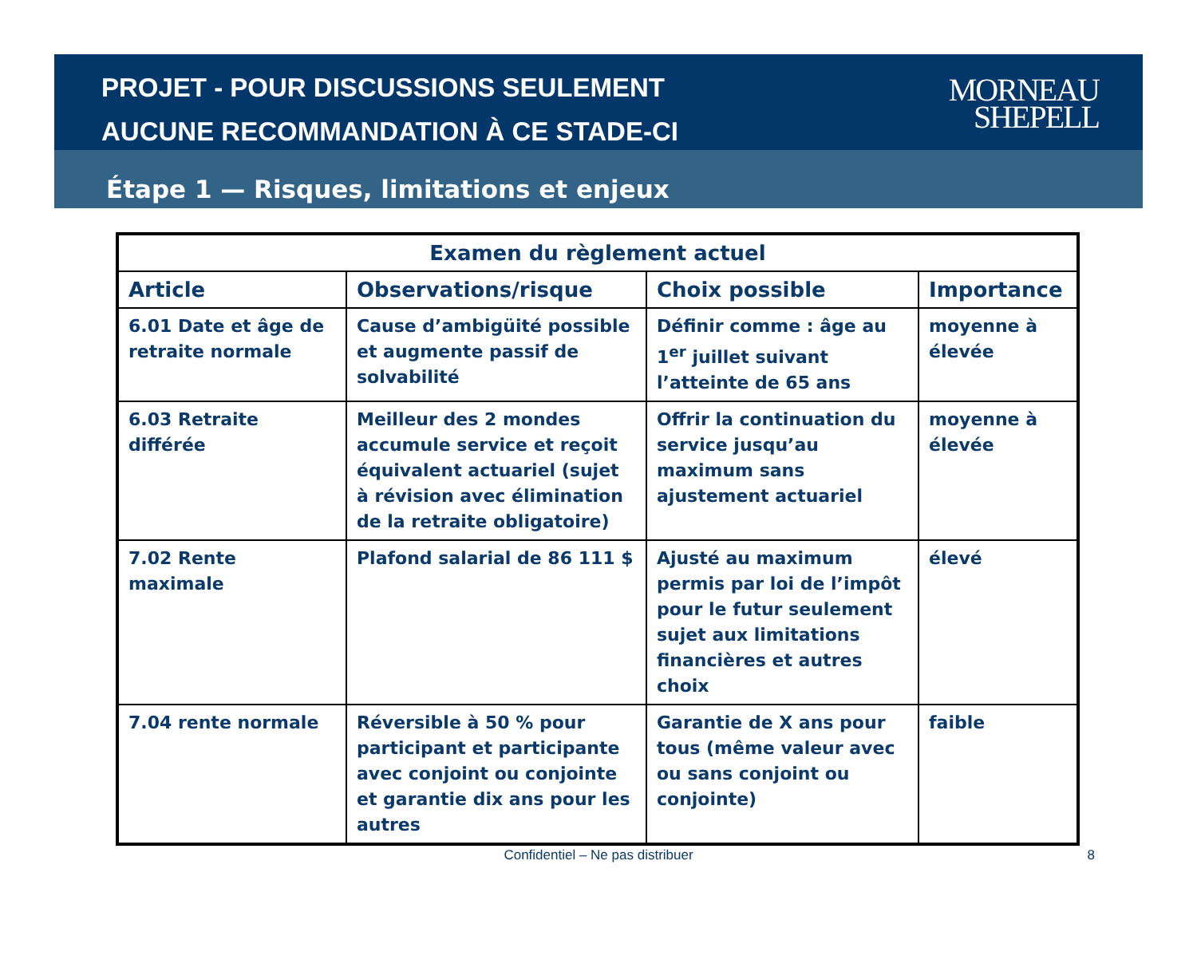PROJET - POUR DISCUSSIONS SEULEMENT
AUCUNE RECOMMANDATION À CE STADE-CI
MORNEAU
SHEPELL
Étape 1 — Risques, limitations et enjeux
| Examen du règlement actuel | | | |
| --- | --- | --- | --- |
| Article | Observations/risque | Choix possible | Importance |
| 6.01 Date et âge de retraite normale | Cause d’ambigüité possible et augmente passif de solvabilité | Définir comme : âge au 1<sup>er</sup> juillet suivant l’atteinte de 65 ans | moyenne à élevée |
| 6.03 Retraite différée | Meilleur des 2 mondes accumule service et reçoit équivalent actuariel (sujet à révision avec élimination de la retraite obligatoire) | Offrir la continuation du service jusqu’au maximum sans ajustement actuariel | moyenne à élevée |
| 7.02 Rente maximale | Plafond salarial de 86 111 $ | Ajusté au maximum permis par loi de l’impôt pour le futur seulement sujet aux limitations financières et autres choix | élevé |
| 7.04 rente normale | Réversible à 50 % pour participant et participante avec conjoint ou conjointe et garantie dix ans pour les autres | Garantie de X ans pour tous (même valeur avec ou sans conjoint ou conjointe) | faible |
Confidentiel – Ne pas distribuer 8